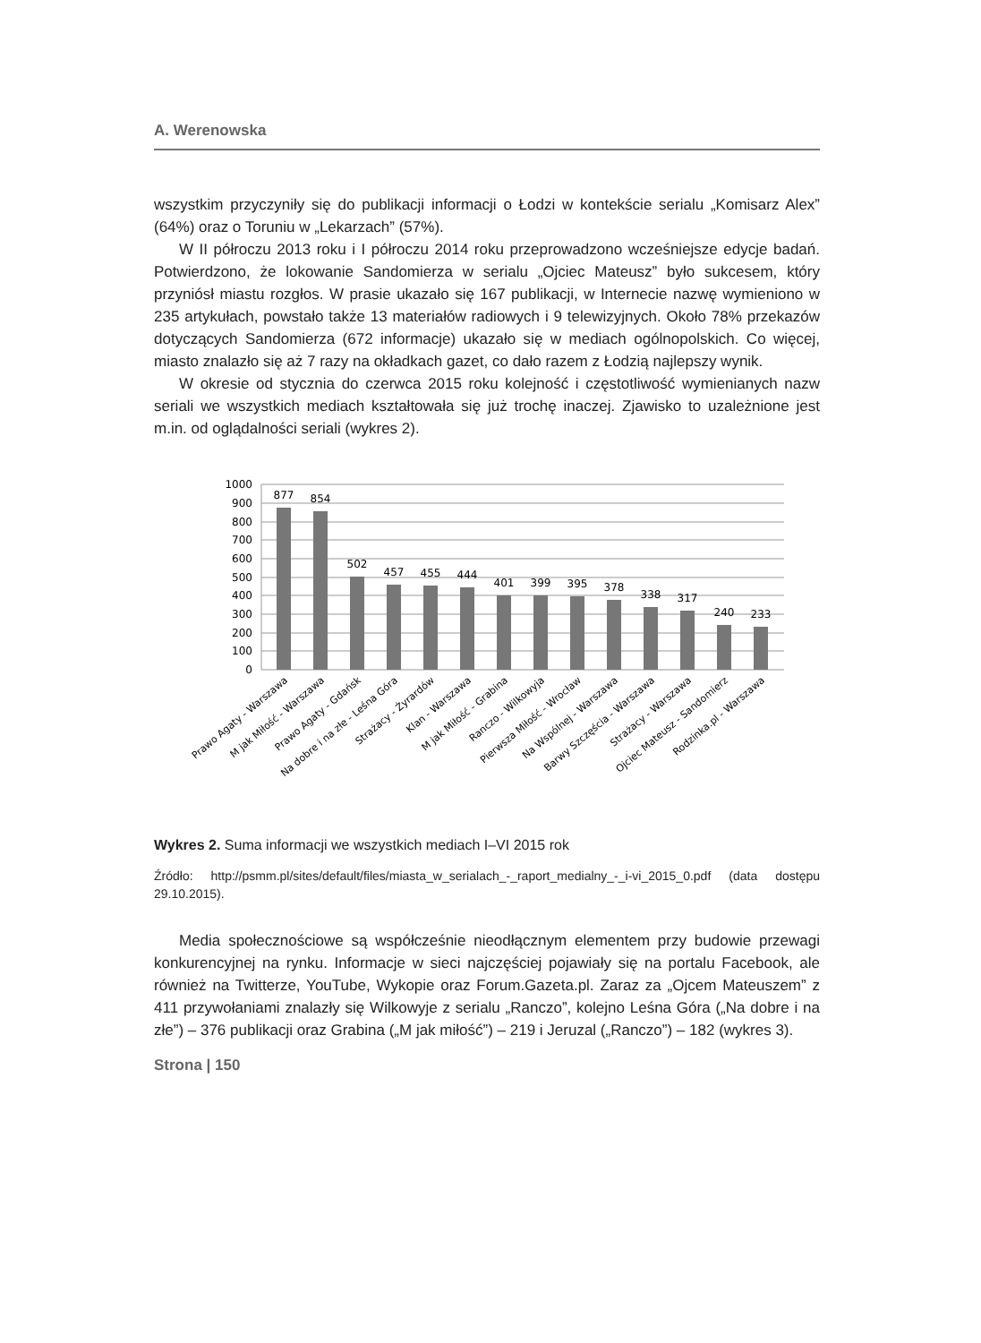A. Werenowska
wszystkim przyczyniły się do publikacji informacji o Łodzi w kontekście serialu „Komisarz Alex” (64%) oraz o Toruniu w „Lekarzach” (57%).
W II półroczu 2013 roku i I półroczu 2014 roku przeprowadzono wcześniejsze edycje badań. Potwierdzono, że lokowanie Sandomierza w serialu „Ojciec Mateusz” było sukcesem, który przyniósł miastu rozgłos. W prasie ukazało się 167 publikacji, w Internecie nazwę wymieniono w 235 artykułach, powstało także 13 materiałów radiowych i 9 telewizyjnych. Około 78% przekazów dotyczących Sandomierza (672 informacje) ukazało się w mediach ogólnopolskich. Co więcej, miasto znalazło się aż 7 razy na okładkach gazet, co dało razem z Łodzią najlepszy wynik.
W okresie od stycznia do czerwca 2015 roku kolejność i częstotliwość wymienianych nazw seriali we wszystkich mediach kształtowała się już trochę inaczej. Zjawisko to uzależnione jest m.in. od oglądalności seriali (wykres 2).
1000
900
800
700
600
500
400
300
200
100
0
877
854
502
457
455
444
401
399
395
378
338
317
240
233
Prawo Agaty - Warszawa
M jak Miłość - Warszawa
Prawo Agaty - Gdańsk
Na dobre i na złe - Leśna Góra
Strażacy - Żyrardów
Klan - Warszawa
M jak Miłość - Grabina
Ranczo - Wilkowyja
Pierwsza Miłość - Wrocław
Na Wspólnej - Warszawa
Barwy Szczęścia - Warszawa
Strażacy - Warszawa
Ojciec Mateusz - Sandomierz
Rodzinka.pl - Warszawa
Wykres 2. Suma informacji we wszystkich mediach I–VI 2015 rok
Źródło: http://psmm.pl/sites/default/files/miasta_w_serialach_-_raport_medialny_-_i-vi_2015_0.pdf (data dostępu 29.10.2015).
Media społecznościowe są współcześnie nieodłącznym elementem przy budowie przewagi konkurencyjnej na rynku. Informacje w sieci najczęściej pojawiały się na portalu Facebook, ale również na Twitterze, YouTube, Wykopie oraz Forum.Gazeta.pl. Zaraz za „Ojcem Mateuszem” z 411 przywołaniami znalazły się Wilkowyje z serialu „Ranczo”, kolejno Leśna Góra („Na dobre i na złe”) – 376 publikacji oraz Grabina („M jak miłość”) – 219 i Jeruzal („Ranczo”) – 182 (wykres 3).
Strona | 150